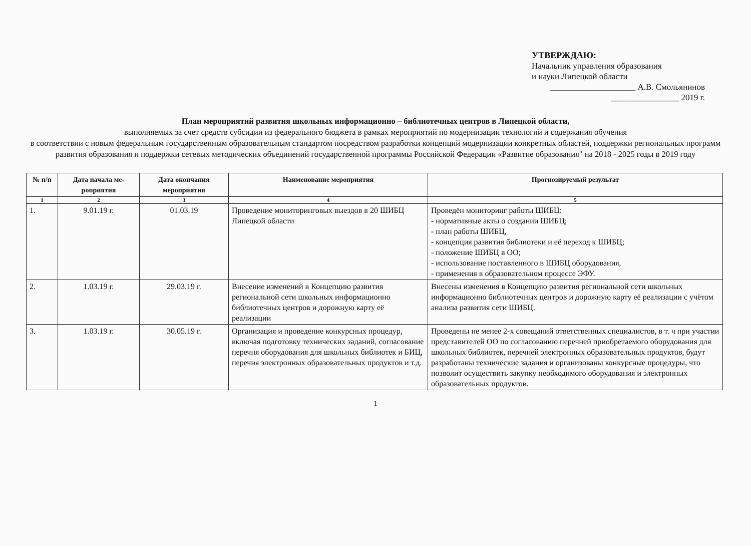УТВЕРЖДАЮ:
Начальник управления образования
и науки Липецкой области
____________________ А.В. Смольянинов
________________ 2019 г.
План мероприятий развития школьных информационно – библиотечных центров в Липецкой области,
выполняемых за счет средств субсидии из федерального бюджета в рамках мероприятий по модернизации технологий и содержания обучения
в соответствии с новым федеральным государственным образовательным стандартом посредством разработки концепций модернизации конкретных областей, поддержки региональных программ развития образования и поддержки сетевых методических объединений государственной программы Российской Федерации «Развитие образования" на 2018 - 2025 годы в 2019 году
| № п/п | Дата начала ме- роприятия | Дата окончания мероприятия | Наименование мероприятия | Прогнозируемый результат |
| --- | --- | --- | --- | --- |
| 1 | 2 | 3 | 4 | 5 |
| 1. | 9.01.19 г. | 01.03.19 | Проведение мониторинговых выездов в 20 ШИБЦ Липецкой области | Проведён мониторинг работы ШИБЦ: - нормативные акты о создании ШИБЦ; - план работы ШИБЦ, - концепция развития библиотеки и её переход к ШИБЦ; - положение ШИБЦ в ОО; - использование поставленного в ШИБЦ оборудования, - применения в образовательном процессе ЭФУ. |
| 2. | 1.03.19 г. | 29.03.19 г. | Внесение изменений в Концепцию развития региональной сети школьных информационно библиотечных центров и дорожную карту её реализации | Внесены изменения в Концепцию развития региональной сети школьных информационно библиотечных центров и дорожную карту её реализации с учётом анализа развития сети ШИБЦ. |
| 3. | 1.03.19 г. | 30.05.19 г. | Организация и проведение конкурсных процедур, включая подготовку технических заданий, согласование перечня оборудования для школьных библиотек и БИЦ, перечня электронных образовательных продуктов и т.д. | Проведены не менее 2-х совещаний ответственных специалистов, в т. ч при участии представителей ОО по согласованию перечней приобретаемого оборудования для школьных библиотек, перечней электронных образовательных продуктов, будут разработаны технические задания и организованы конкурсные процедуры, что позволит осуществить закупку необходимого оборудования и электронных образовательных продуктов. |
1